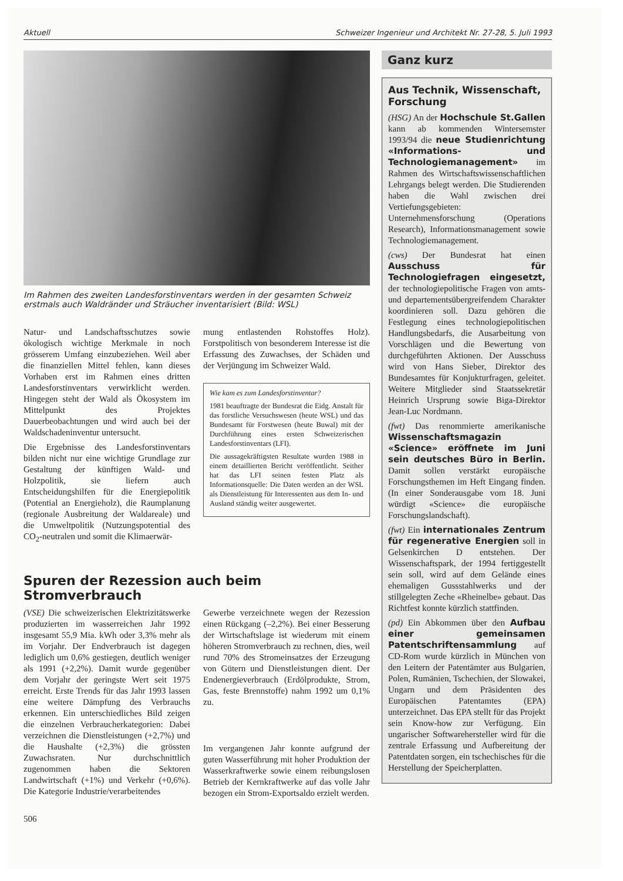Aktuell Schweizer Ingenieur und Architekt Nr. 27-28, 5. Juli 1993
Im Rahmen des zweiten Landesforstinventars werden in der gesamten Schweiz erstmals auch Waldränder und Sträucher inventarisiert (Bild: WSL)
Natur- und Landschaftsschutzes sowie ökologisch wichtige Merkmale in noch grösserem Umfang einzubeziehen. Weil aber die finanziellen Mittel fehlen, kann dieses Vorhaben erst im Rahmen eines dritten Landesforstinventars verwirklicht werden. Hingegen steht der Wald als Ökosystem im Mittelpunkt des Projektes Dauerbeobachtungen und wird auch bei der Waldschadeninventur untersucht.
Die Ergebnisse des Landesforstinventars bilden nicht nur eine wichtige Grundlage zur Gestaltung der künftigen Wald- und Holzpolitik, sie liefern auch Entscheidungshilfen für die Energiepolitik (Potential an Energieholz), die Raumplanung (regionale Ausbreitung der Waldareale) und die Umweltpolitik (Nutzungspotential des CO<sub>2</sub>-neutralen und somit die Klimaerwär-
mung entlastenden Rohstoffes Holz). Forstpolitisch von besonderem Interesse ist die Erfassung des Zuwachses, der Schäden und der Verjüngung im Schweizer Wald.
Wie kam es zum Landesforstinventar?
1981 beauftragte der Bundesrat die Eidg. Anstalt für das forstliche Versuchswesen (heute WSL) und das Bundesamt für Forstwesen (heute Buwal) mit der Durchführung eines ersten Schweizerischen Landesforstinventars (LFI).
Die aussagekräftigsten Resultate wurden 1988 in einem detaillierten Bericht veröffentlicht. Seither hat das LFI seinen festen Platz als Informationsquelle: Die Daten werden an der WSL als Dienstleistung für Interessenten aus dem In- und Ausland ständig weiter ausgewertet.
Spuren der Rezession auch beim Stromverbrauch
(VSE) Die schweizerischen Elektrizitätswerke produzierten im wasserreichen Jahr 1992 insgesamt 55,9 Mia. kWh oder 3,3% mehr als im Vorjahr. Der Endverbrauch ist dagegen lediglich um 0,6% gestiegen, deutlich weniger als 1991 (+2,2%). Damit wurde gegenüber dem Vorjahr der geringste Wert seit 1975 erreicht. Erste Trends für das Jahr 1993 lassen eine weitere Dämpfung des Verbrauchs erkennen. Ein unterschiedliches Bild zeigen die einzelnen Verbraucherkategorien: Dabei verzeichnen die Dienstleistungen (+2,7%) und die Haushalte (+2,3%) die grössten Zuwachsraten. Nur durchschnittlich zugenommen haben die Sektoren Landwirtschaft (+1%) und Verkehr (+0,6%). Die Kategorie Industrie/verarbeitendes
Gewerbe verzeichnete wegen der Rezession einen Rückgang (–2,2%). Bei einer Besserung der Wirtschaftslage ist wiederum mit einem höheren Stromverbrauch zu rechnen, dies, weil rund 70% des Stromeinsatzes der Erzeugung von Gütern und Dienstleistungen dient. Der Endenergieverbrauch (Erdölprodukte, Strom, Gas, feste Brennstoffe) nahm 1992 um 0,1% zu.
Im vergangenen Jahr konnte aufgrund der guten Wasserführung mit hoher Produktion der Wasserkraftwerke sowie einem reibungslosen Betrieb der Kernkraftwerke auf das volle Jahr bezogen ein Strom-Exportsaldo erzielt werden.
506
Ganz kurz
Aus Technik, Wissenschaft, Forschung
(HSG) An der Hochschule St.Gallen kann ab kommenden Wintersemster 1993/94 die neue Studienrichtung «Informations- und Technologiemanagement» im Rahmen des Wirtschaftswissenschaftlichen Lehrgangs belegt werden. Die Studierenden haben die Wahl zwischen drei Vertiefungsgebieten: Unternehmensforschung (Operations Research), Informationsmanagement sowie Technologiemanagement.
(cws) Der Bundesrat hat einen Ausschuss für Technologiefragen eingesetzt, der technologiepolitische Fragen von amts- und departementsübergreifendem Charakter koordinieren soll. Dazu gehören die Festlegung eines technologiepolitischen Handlungsbedarfs, die Ausarbeitung von Vorschlägen und die Bewertung von durchgeführten Aktionen. Der Ausschuss wird von Hans Sieber, Direktor des Bundesamtes für Konjukturfragen, geleitet. Weitere Mitglieder sind Staatssekretär Heinrich Ursprung sowie Biga-Direktor Jean-Luc Nordmann.
(fwt) Das renommierte amerikanische Wissenschaftsmagazin «Science» eröffnete im Juni sein deutsches Büro in Berlin. Damit sollen verstärkt europäische Forschungsthemen im Heft Eingang finden.(In einer Sonderausgabe vom 18. Juni würdigt «Science» die europäische Forschungslandschaft).
(fwt) Ein internationales Zentrum für regenerative Energien soll in Gelsenkirchen D entstehen. Der Wissenschaftspark, der 1994 fertiggestellt sein soll, wird auf dem Gelände eines ehemaligen Gussstahlwerks und der stillgelegten Zeche «Rheinelbe» gebaut. Das Richtfest konnte kürzlich stattfinden.
(pd) Ein Abkommen über den Aufbau einer gemeinsamen Patentschriftensammlung auf CD-Rom wurde kürzlich in München von den Leitern der Patentämter aus Bulgarien, Polen, Rumänien, Tschechien, der Slowakei, Ungarn und dem Präsidenten des Europäischen Patentamtes (EPA) unterzeichnet. Das EPA stellt für das Projekt sein Know-how zur Verfügung. Ein ungarischer Softwarehersteller wird für die zentrale Erfassung und Aufbereitung der Patentdaten sorgen, ein tschechisches für die Herstellung der Speicherplatten.